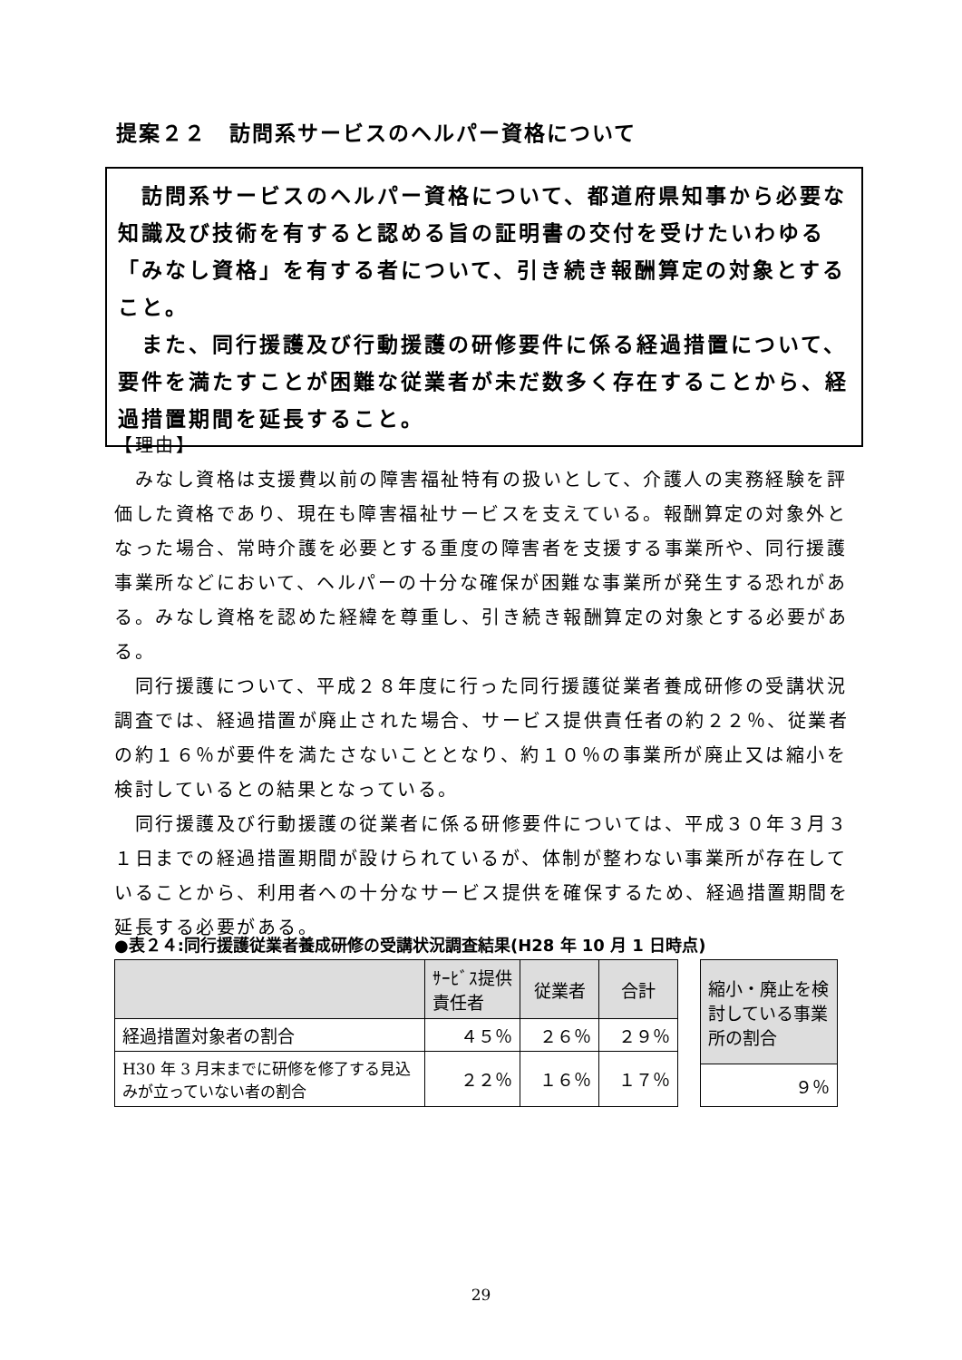提案２２　訪問系サービスのヘルパー資格について
　訪問系サービスのヘルパー資格について、都道府県知事から必要な知識及び技術を有すると認める旨の証明書の交付を受けたいわゆる「みなし資格」を有する者について、引き続き報酬算定の対象とすること。
　また、同行援護及び行動援護の研修要件に係る経過措置について、要件を満たすことが困難な従業者が未だ数多く存在することから、経過措置期間を延長すること。
【理由】
　みなし資格は支援費以前の障害福祉特有の扱いとして、介護人の実務経験を評価した資格であり、現在も障害福祉サービスを支えている。報酬算定の対象外となった場合、常時介護を必要とする重度の障害者を支援する事業所や、同行援護事業所などにおいて、ヘルパーの十分な確保が困難な事業所が発生する恐れがある。みなし資格を認めた経緯を尊重し、引き続き報酬算定の対象とする必要がある。
　同行援護について、平成２８年度に行った同行援護従業者養成研修の受講状況調査では、経過措置が廃止された場合、サービス提供責任者の約２２％、従業者の約１６％が要件を満たさないこととなり、約１０％の事業所が廃止又は縮小を検討しているとの結果となっている。
　同行援護及び行動援護の従業者に係る研修要件については、平成３０年３月３１日までの経過措置期間が設けられているが、体制が整わない事業所が存在していることから、利用者への十分なサービス提供を確保するため、経過措置期間を延長する必要がある。
●表２４:同行援護従業者養成研修の受講状況調査結果(H28 年 10 月 1 日時点)
| | ｻｰﾋﾞｽ提供 責任者 | 従業者 | 合計 |
| --- | --- | --- | --- |
| 経過措置対象者の割合 | ４５％ | ２６％ | ２９％ |
| H30 年 3 月末までに研修を修了する見込みが立っていない者の割合 | ２２％ | １６％ | １７％ |
| 縮小・廃止を検討している事業所の割合 |
| --- |
| ９％ |
29